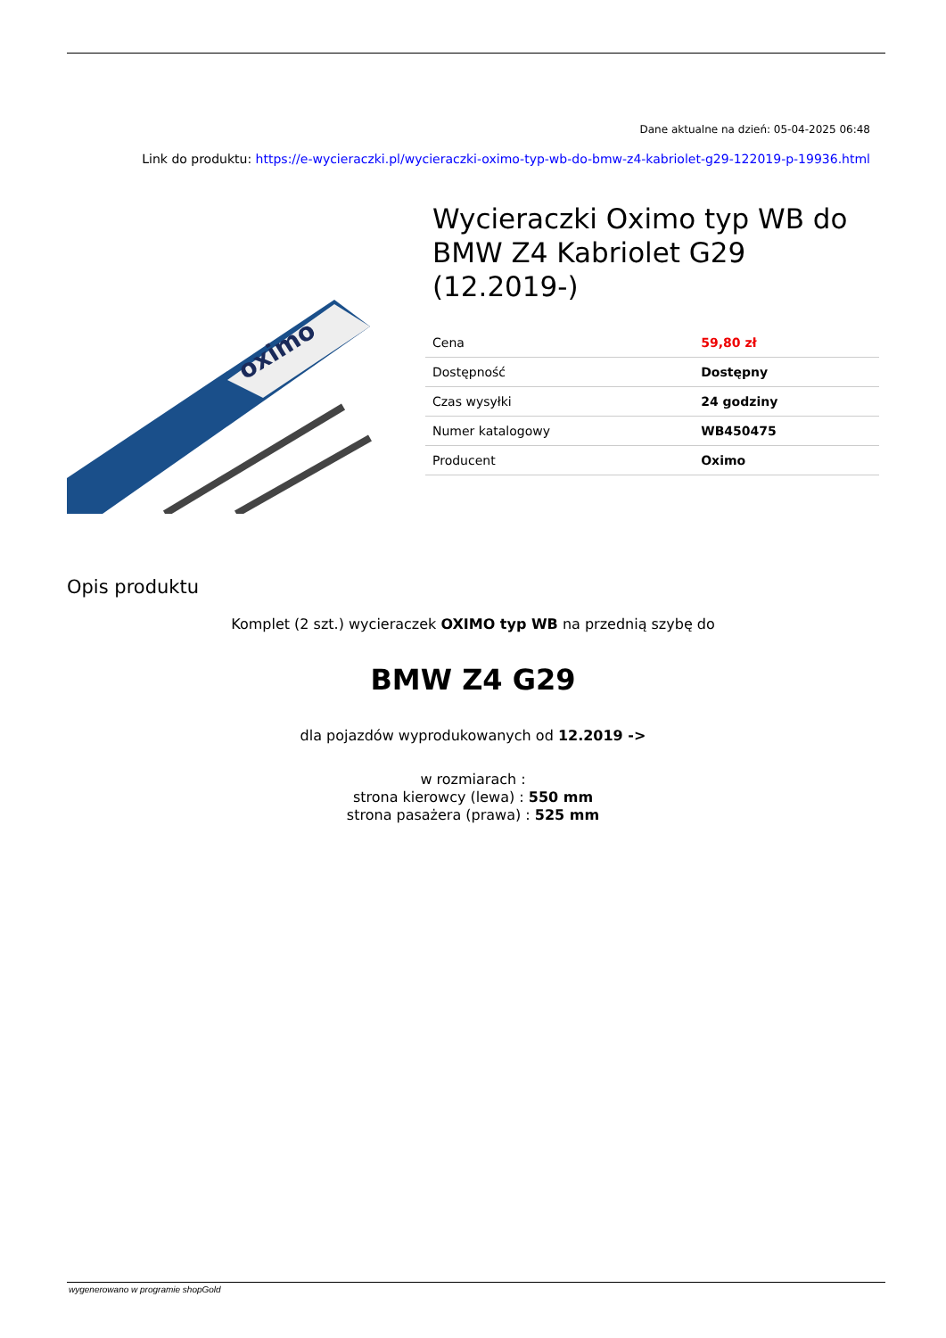Dane aktualne na dzień: 05-04-2025 06:48
Link do produktu: https://e-wycieraczki.pl/wycieraczki-oximo-typ-wb-do-bmw-z4-kabriolet-g29-122019-p-19936.html
oximo
Wycieraczki Oximo typ WB do BMW Z4 Kabriolet G29 (12.2019-)
| Cena | 59,80 zł |
| Dostępność | Dostępny |
| Czas wysyłki | 24 godziny |
| Numer katalogowy | WB450475 |
| Producent | Oximo |
Opis produktu
Komplet (2 szt.) wycieraczek OXIMO typ WB na przednią szybę do
BMW Z4 G29
dla pojazdów wyprodukowanych od 12.2019 ->
w rozmiarach :
strona kierowcy (lewa) : 550 mm
strona pasażera (prawa) : 525 mm
wygenerowano w programie shopGold